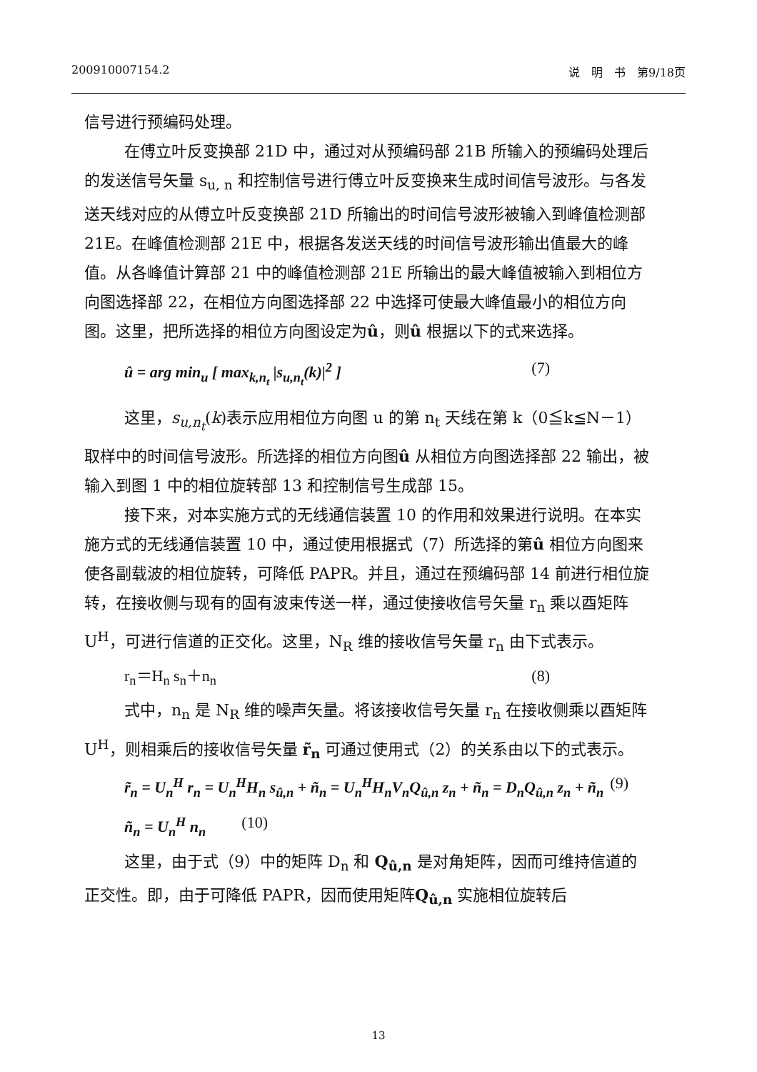200910007154.2 说　明　书　第9/18页
信号进行预编码处理。
在傅立叶反变换部 21D 中，通过对从预编码部 21B 所输入的预编码处理后的发送信号矢量 s<sub>u, n</sub> 和控制信号进行傅立叶反变换来生成时间信号波形。与各发送天线对应的从傅立叶反变换部 21D 所输出的时间信号波形被输入到峰值检测部 21E。在峰值检测部 21E 中，根据各发送天线的时间信号波形输出值最大的峰值。从各峰值计算部 21 中的峰值检测部 21E 所输出的最大峰值被输入到相位方向图选择部 22，在相位方向图选择部 22 中选择可使最大峰值最小的相位方向图。这里，把所选择的相位方向图设定为û，则û 根据以下的式来选择。
û = arg min<sub>u</sub> [ max<sub>k,n<sub>t</sub></sub> |s<sub>u,n<sub>t</sub></sub>(k)|<sup>2</sup> ] (7)
这里，s<sub>u,n<sub>t</sub></sub>(k)表示应用相位方向图 u 的第 n<sub>t</sub> 天线在第 k（0≦k≦N－1）取样中的时间信号波形。所选择的相位方向图û 从相位方向图选择部 22 输出，被输入到图 1 中的相位旋转部 13 和控制信号生成部 15。
接下来，对本实施方式的无线通信装置 10 的作用和效果进行说明。在本实施方式的无线通信装置 10 中，通过使用根据式（7）所选择的第û 相位方向图来使各副载波的相位旋转，可降低 PAPR。并且，通过在预编码部 14 前进行相位旋转，在接收侧与现有的固有波束传送一样，通过使接收信号矢量 r<sub>n</sub> 乘以酉矩阵 U<sup>H</sup>，可进行信道的正交化。这里，N<sub>R</sub> 维的接收信号矢量 r<sub>n</sub> 由下式表示。
r<sub>n</sub>＝H<sub>n</sub> s<sub>n</sub>＋n<sub>n</sub> (8)
式中，n<sub>n</sub> 是 N<sub>R</sub> 维的噪声矢量。将该接收信号矢量 r<sub>n</sub> 在接收侧乘以酉矩阵 U<sup>H</sup>，则相乘后的接收信号矢量 r̃<sub>n</sub> 可通过使用式（2）的关系由以下的式表示。
r̃<sub>n</sub> = U<sub>n</sub><sup>H</sup> r<sub>n</sub> = U<sub>n</sub><sup>H</sup>H<sub>n</sub> s<sub>û,n</sub> + ñ<sub>n</sub> = U<sub>n</sub><sup>H</sup>H<sub>n</sub>V<sub>n</sub>Q<sub>û,n</sub> z<sub>n</sub> + ñ<sub>n</sub> = D<sub>n</sub>Q<sub>û,n</sub> z<sub>n</sub> + ñ<sub>n</sub> (9)
ñ<sub>n</sub> = U<sub>n</sub><sup>H</sup> n<sub>n</sub> (10)
这里，由于式（9）中的矩阵 D<sub>n</sub> 和 Q<sub>û,n</sub> 是对角矩阵，因而可维持信道的正交性。即，由于可降低 PAPR，因而使用矩阵Q<sub>û,n</sub> 实施相位旋转后
13